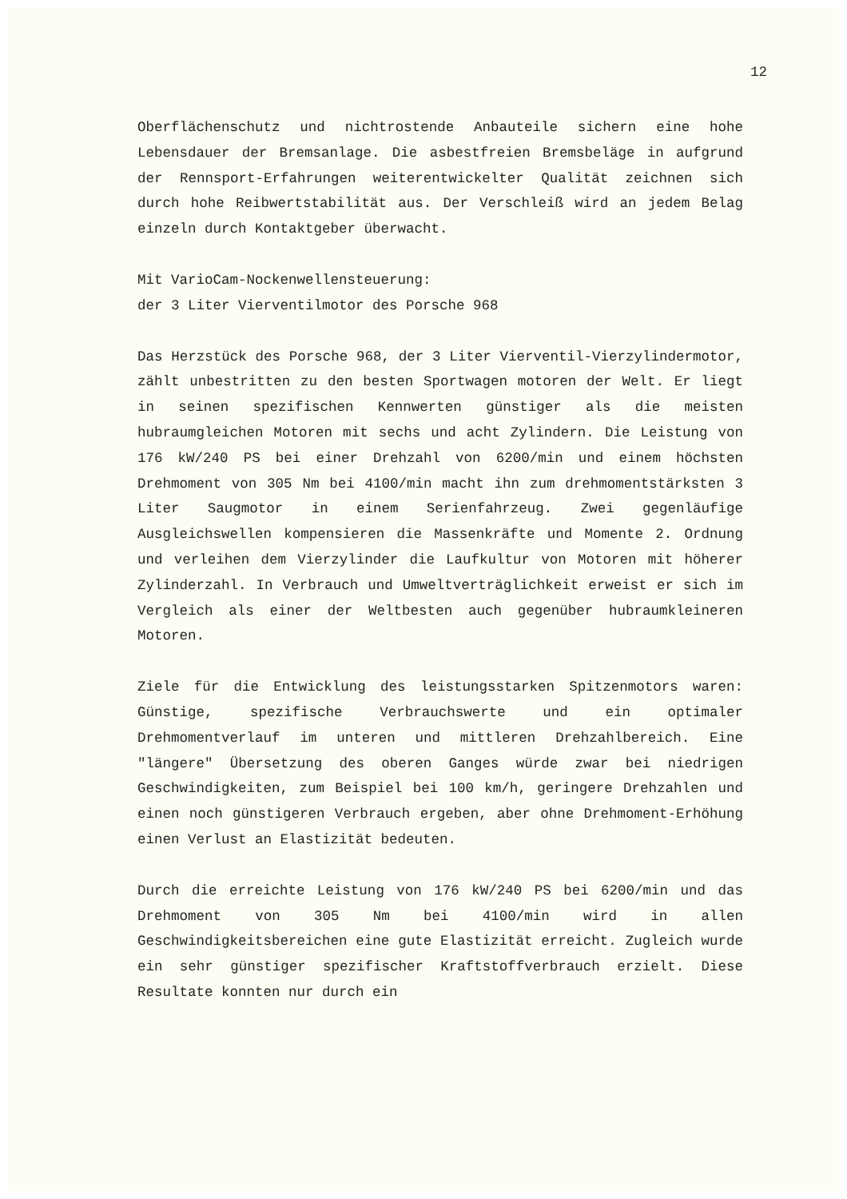12
Oberflächenschutz und nichtrostende Anbauteile sichern eine hohe Lebensdauer der Bremsanlage. Die asbestfreien Bremsbeläge in aufgrund der Rennsport-Erfahrungen weiterentwickelter Qualität zeichnen sich durch hohe Reibwertstabilität aus. Der Verschleiß wird an jedem Belag einzeln durch Kontaktgeber überwacht.
Mit VarioCam-Nockenwellensteuerung:
der 3 Liter Vierventilmotor des Porsche 968
Das Herzstück des Porsche 968, der 3 Liter Vierventil-Vierzylindermotor, zählt unbestritten zu den besten Sportwagen motoren der Welt. Er liegt in seinen spezifischen Kennwerten günstiger als die meisten hubraumgleichen Motoren mit sechs und acht Zylindern. Die Leistung von 176 kW/240 PS bei einer Drehzahl von 6200/min und einem höchsten Drehmoment von 305 Nm bei 4100/min macht ihn zum drehmomentstärksten 3 Liter Saugmotor in einem Serienfahrzeug. Zwei gegenläufige Ausgleichswellen kompensieren die Massenkräfte und Momente 2. Ordnung und verleihen dem Vierzylinder die Laufkultur von Motoren mit höherer Zylinderzahl. In Verbrauch und Umweltverträglichkeit erweist er sich im Vergleich als einer der Weltbesten auch gegenüber hubraumkleineren Motoren.
Ziele für die Entwicklung des leistungsstarken Spitzenmotors waren: Günstige, spezifische Verbrauchswerte und ein optimaler Drehmomentverlauf im unteren und mittleren Drehzahlbereich. Eine "längere" Übersetzung des oberen Ganges würde zwar bei niedrigen Geschwindigkeiten, zum Beispiel bei 100 km/h, geringere Drehzahlen und einen noch günstigeren Verbrauch ergeben, aber ohne Drehmoment-Erhöhung einen Verlust an Elastizität bedeuten.
Durch die erreichte Leistung von 176 kW/240 PS bei 6200/min und das Drehmoment von 305 Nm bei 4100/min wird in allen Geschwindigkeitsbereichen eine gute Elastizität erreicht. Zugleich wurde ein sehr günstiger spezifischer Kraftstoffverbrauch erzielt. Diese Resultate konnten nur durch ein